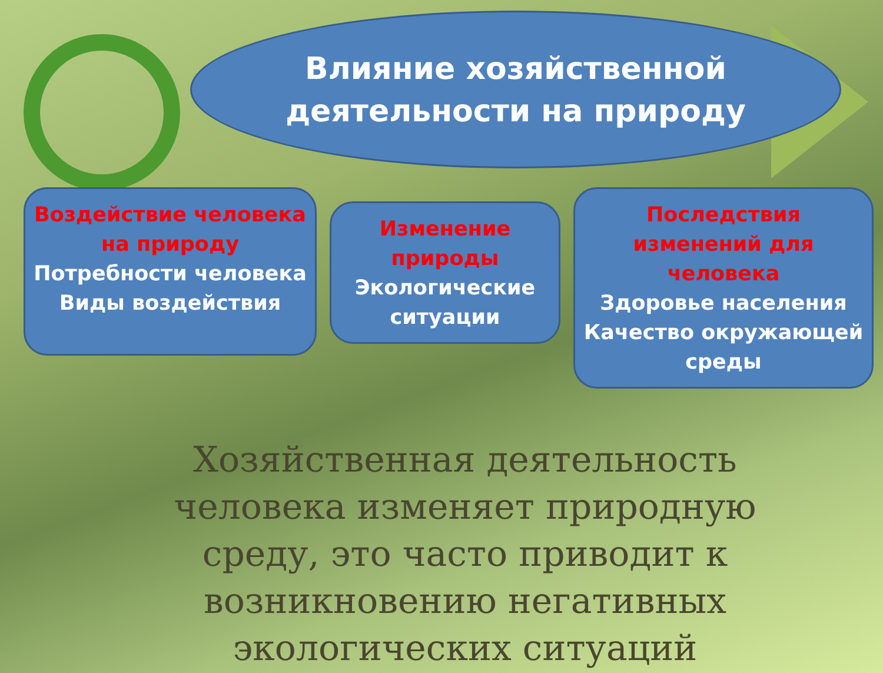Влияние хозяйственной
деятельности на природу
Воздействие человека на природу
Потребности человека
Виды воздействия
Изменение природы
Экологические ситуации
Последствия изменений для человека
Здоровье населения
Качество окружающей среды
Хозяйственная деятельность человека изменяет природную среду, это часто приводит к возникновению негативных экологических ситуаций